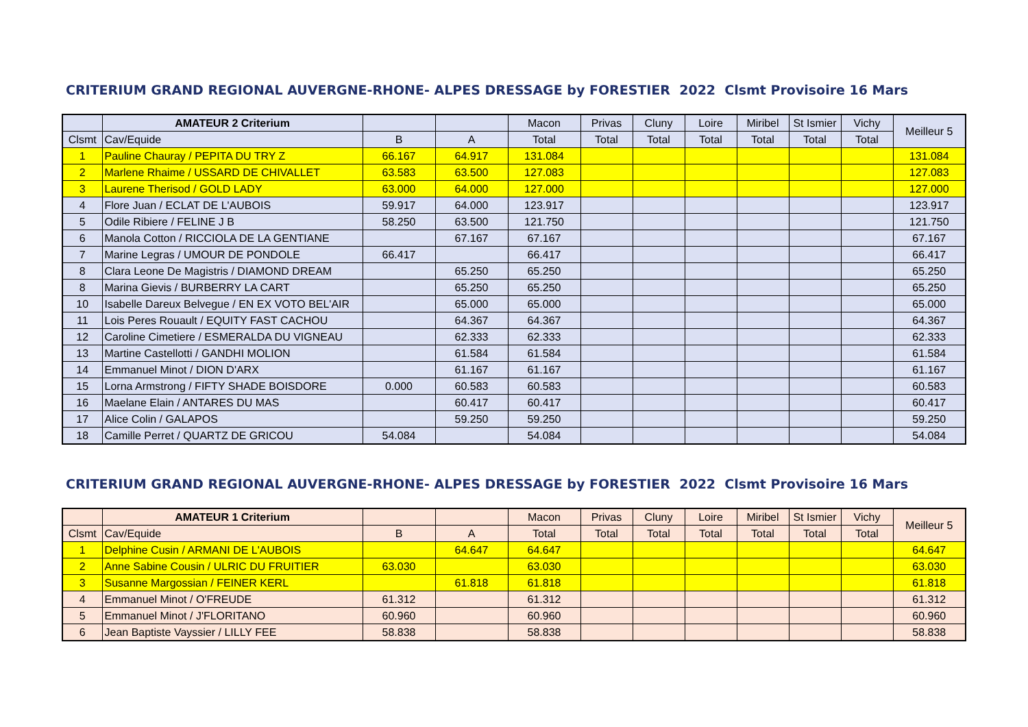CRITERIUM GRAND REGIONAL AUVERGNE-RHONE- ALPES DRESSAGE by FORESTIER 2022 Clsmt Provisoire 16 Mars
| | AMATEUR 2 Criterium | | | Macon | Privas | Cluny | Loire | Miribel | St Ismier | Vichy | Meilleur 5 |
| --- | --- | --- | --- | --- | --- | --- | --- | --- | --- | --- | --- |
| Clsmt | Cav/Equide | B | A | Total | Total | Total | Total | Total | Total | Total | |
| 1 | Pauline Chauray / PEPITA DU TRY Z | 66.167 | 64.917 | 131.084 | | | | | | | 131.084 |
| 2 | Marlene Rhaime / USSARD DE CHIVALLET | 63.583 | 63.500 | 127.083 | | | | | | | 127.083 |
| 3 | Laurene Therisod / GOLD LADY | 63.000 | 64.000 | 127.000 | | | | | | | 127.000 |
| 4 | Flore Juan / ECLAT DE L'AUBOIS | 59.917 | 64.000 | 123.917 | | | | | | | 123.917 |
| 5 | Odile Ribiere / FELINE J B | 58.250 | 63.500 | 121.750 | | | | | | | 121.750 |
| 6 | Manola Cotton / RICCIOLA DE LA GENTIANE | | 67.167 | 67.167 | | | | | | | 67.167 |
| 7 | Marine Legras / UMOUR DE PONDOLE | 66.417 | | 66.417 | | | | | | | 66.417 |
| 8 | Clara Leone De Magistris / DIAMOND DREAM | | 65.250 | 65.250 | | | | | | | 65.250 |
| 8 | Marina Gievis / BURBERRY LA CART | | 65.250 | 65.250 | | | | | | | 65.250 |
| 10 | Isabelle Dareux Belvegue / EN EX VOTO BEL'AIR | | 65.000 | 65.000 | | | | | | | 65.000 |
| 11 | Lois Peres Rouault / EQUITY FAST CACHOU | | 64.367 | 64.367 | | | | | | | 64.367 |
| 12 | Caroline Cimetiere / ESMERALDA DU VIGNEAU | | 62.333 | 62.333 | | | | | | | 62.333 |
| 13 | Martine Castellotti / GANDHI MOLION | | 61.584 | 61.584 | | | | | | | 61.584 |
| 14 | Emmanuel Minot / DION D'ARX | | 61.167 | 61.167 | | | | | | | 61.167 |
| 15 | Lorna Armstrong / FIFTY SHADE BOISDORE | 0.000 | 60.583 | 60.583 | | | | | | | 60.583 |
| 16 | Maelane Elain / ANTARES DU MAS | | 60.417 | 60.417 | | | | | | | 60.417 |
| 17 | Alice Colin / GALAPOS | | 59.250 | 59.250 | | | | | | | 59.250 |
| 18 | Camille Perret / QUARTZ DE GRICOU | 54.084 | | 54.084 | | | | | | | 54.084 |
CRITERIUM GRAND REGIONAL AUVERGNE-RHONE- ALPES DRESSAGE by FORESTIER 2022 Clsmt Provisoire 16 Mars
| | AMATEUR 1 Criterium | | | Macon | Privas | Cluny | Loire | Miribel | St Ismier | Vichy | Meilleur 5 |
| --- | --- | --- | --- | --- | --- | --- | --- | --- | --- | --- | --- |
| Clsmt | Cav/Equide | B | A | Total | Total | Total | Total | Total | Total | Total | |
| 1 | Delphine Cusin / ARMANI DE L'AUBOIS | | 64.647 | 64.647 | | | | | | | 64.647 |
| 2 | Anne Sabine Cousin / ULRIC DU FRUITIER | 63.030 | | 63.030 | | | | | | | 63.030 |
| 3 | Susanne Margossian / FEINER KERL | | 61.818 | 61.818 | | | | | | | 61.818 |
| 4 | Emmanuel Minot / O'FREUDE | 61.312 | | 61.312 | | | | | | | 61.312 |
| 5 | Emmanuel Minot / J'FLORITANO | 60.960 | | 60.960 | | | | | | | 60.960 |
| 6 | Jean Baptiste Vayssier / LILLY FEE | 58.838 | | 58.838 | | | | | | | 58.838 |